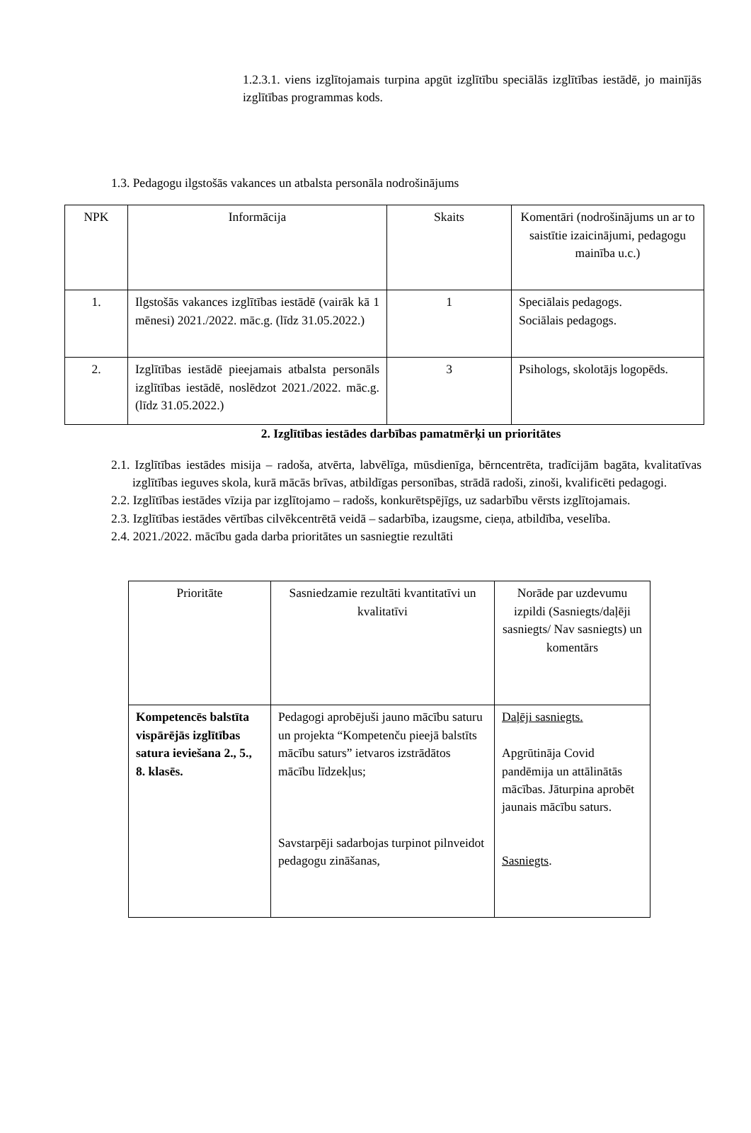1.2.3.1. viens izglītojamais turpina apgūt izglītību speciālās izglītības iestādē, jo mainījās izglītības programmas kods.
1.3. Pedagogu ilgstošās vakances un atbalsta personāla nodrošinājums
| NPK | Informācija | Skaits | Komentāri (nodrošinājums un ar to saistītie izaicinājumi, pedagogu mainība u.c.) |
| 1. | Ilgstošās vakances izglītības iestādē (vairāk kā 1 mēnesi) 2021./2022. māc.g. (līdz 31.05.2022.) | 1 | Speciālais pedagogs. Sociālais pedagogs. |
| 2. | Izglītības iestādē pieejamais atbalsta personāls izglītības iestādē, noslēdzot 2021./2022. māc.g. (līdz 31.05.2022.) | 3 | Psihologs, skolotājs logopēds. |
2. Izglītības iestādes darbības pamatmērķi un prioritātes
2.1. Izglītības iestādes misija – radoša, atvērta, labvēlīga, mūsdienīga, bērncentrēta, tradīcijām bagāta, kvalitatīvas izglītības ieguves skola, kurā mācās brīvas, atbildīgas personības, strādā radoši, zinoši, kvalificēti pedagogi.
2.2. Izglītības iestādes vīzija par izglītojamo – radošs, konkurētspējīgs, uz sadarbību vērsts izglītojamais.
2.3. Izglītības iestādes vērtības cilvēkcentrētā veidā – sadarbība, izaugsme, cieņa, atbildība, veselība.
2.4. 2021./2022. mācību gada darba prioritātes un sasniegtie rezultāti
| Prioritāte | Sasniedzamie rezultāti kvantitatīvi un kvalitatīvi | Norāde par uzdevumu izpildi (Sasniegts/daļēji sasniegts/ Nav sasniegts) un komentārs |
| Kompetencēs balstīta vispārējās izglītības satura ieviešana 2., 5., 8. klasēs. | Pedagogi aprobējuši jauno mācību saturu un projekta “Kompetenču pieejā balstīts mācību saturs” ietvaros izstrādātos mācību līdzekļus; Savstarpēji sadarbojas turpinot pilnveidot pedagogu zināšanas, | Daļēji sasniegts. Apgrūtināja Covid pandēmija un attālinātās mācības. Jāturpina aprobēt jaunais mācību saturs. Sasniegts . |